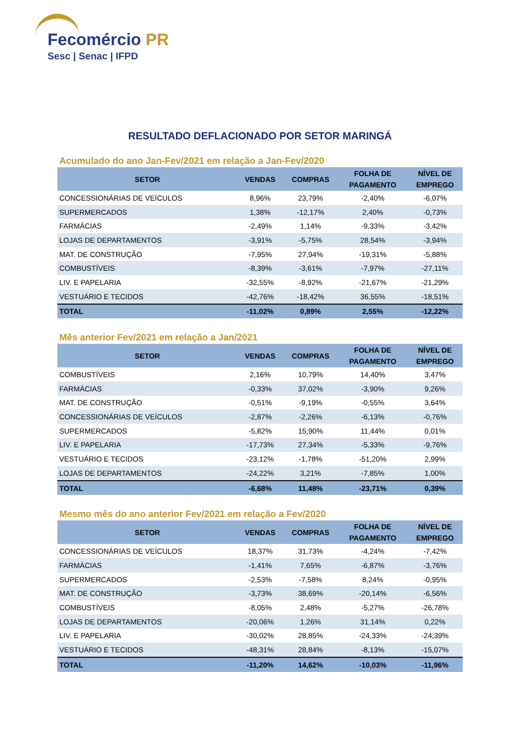Fecomércio PR
Sesc | Senac | IFPD
RESULTADO DEFLACIONADO POR SETOR MARINGÁ
Acumulado do ano Jan-Fev/2021 em relação a Jan-Fev/2020
| SETOR | VENDAS | COMPRAS | FOLHA DE PAGAMENTO | NÍVEL DE EMPREGO |
| --- | --- | --- | --- | --- |
| CONCESSIONÁRIAS DE VEÍCULOS | 8,96% | 23,79% | -2,40% | -6,07% |
| SUPERMERCADOS | 1,38% | -12,17% | 2,40% | -0,73% |
| FARMÁCIAS | -2,49% | 1,14% | -9,33% | -3,42% |
| LOJAS DE DEPARTAMENTOS | -3,91% | -5,75% | 28,54% | -3,94% |
| MAT. DE CONSTRUÇÃO | -7,95% | 27,94% | -19,31% | -5,88% |
| COMBUSTÍVEIS | -8,39% | -3,61% | -7,97% | -27,11% |
| LIV. E PAPELARIA | -32,55% | -8,92% | -21,67% | -21,29% |
| VESTUÁRIO E TECIDOS | -42,76% | -18,42% | 36,55% | -18,51% |
| TOTAL | -11,02% | 0,89% | 2,55% | -12,22% |
Mês anterior Fev/2021 em relação a Jan/2021
| SETOR | VENDAS | COMPRAS | FOLHA DE PAGAMENTO | NÍVEL DE EMPREGO |
| --- | --- | --- | --- | --- |
| COMBUSTÍVEIS | 2,16% | 10,79% | 14,40% | 3,47% |
| FARMÁCIAS | -0,33% | 37,02% | -3,90% | 9,26% |
| MAT. DE CONSTRUÇÃO | -0,51% | -9,19% | -0,55% | 3,64% |
| CONCESSIONÁRIAS DE VEÍCULOS | -2,87% | -2,26% | -6,13% | -0,76% |
| SUPERMERCADOS | -5,82% | 15,90% | 11,44% | 0,01% |
| LIV. E PAPELARIA | -17,73% | 27,34% | -5,33% | -9,76% |
| VESTUÁRIO E TECIDOS | -23,12% | -1,78% | -51,20% | 2,99% |
| LOJAS DE DEPARTAMENTOS | -24,22% | 3,21% | -7,85% | 1,00% |
| TOTAL | -6,68% | 11,48% | -23,71% | 0,39% |
Mesmo mês do ano anterior Fev/2021 em relação a Fev/2020
| SETOR | VENDAS | COMPRAS | FOLHA DE PAGAMENTO | NÍVEL DE EMPREGO |
| --- | --- | --- | --- | --- |
| CONCESSIONÁRIAS DE VEÍCULOS | 18,37% | 31,73% | -4,24% | -7,42% |
| FARMÁCIAS | -1,41% | 7,65% | -6,87% | -3,76% |
| SUPERMERCADOS | -2,53% | -7,58% | 8,24% | -0,95% |
| MAT. DE CONSTRUÇÃO | -3,73% | 38,69% | -20,14% | -6,56% |
| COMBUSTÍVEIS | -8,05% | 2,48% | -5,27% | -26,78% |
| LOJAS DE DEPARTAMENTOS | -20,06% | 1,26% | 31,14% | 0,22% |
| LIV. E PAPELARIA | -30,02% | 28,85% | -24,33% | -24,39% |
| VESTUÁRIO E TECIDOS | -48,31% | 28,84% | -8,13% | -15,07% |
| TOTAL | -11,20% | 14,62% | -10,03% | -11,96% |